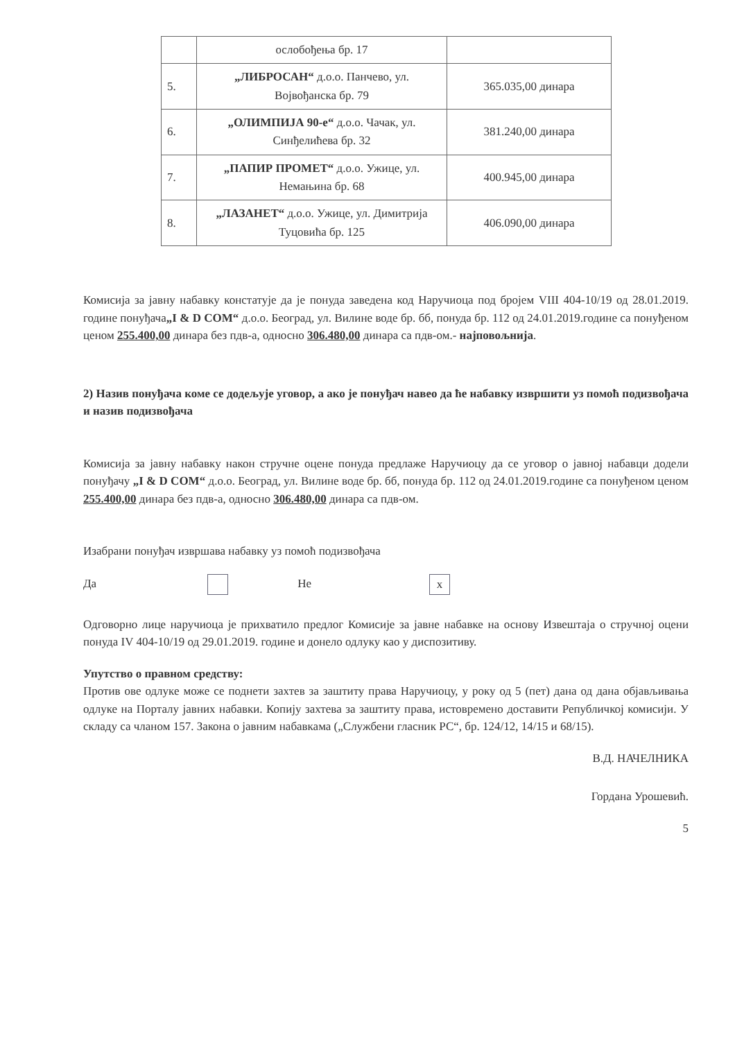| | ослобођења бр. 17 | |
| 5. | „ЛИБРОСАН“ д.о.о. Панчево, ул. Војвођанска бр. 79 | 365.035,00 динара |
| 6. | „ОЛИМПИЈА 90-е“ д.о.о. Чачак, ул. Синђелићева бр. 32 | 381.240,00 динара |
| 7. | „ПАПИР ПРОМЕТ“ д.о.о. Ужице, ул. Немањина бр. 68 | 400.945,00 динара |
| 8. | „ЛАЗАНЕТ“ д.о.о. Ужице, ул. Димитрија Туцовића бр. 125 | 406.090,00 динара |
Комисија за јавну набавку констатује да је понуда заведена код Наручиоца под бројем VIII 404-10/19 од 28.01.2019. године понуђача„I & D COM“ д.о.о. Београд, ул. Вилине воде бр. бб, понуда бр. 112 од 24.01.2019.године са понуђеном ценом 255.400,00 динара без пдв-а, односно 306.480,00 динара са пдв-ом.- најповољнија.
2) Назив понуђача коме се додељује уговор, а ако је понуђач навео да ће набавку извршити уз помоћ подизвођача и назив подизвођача
Комисија за јавну набавку након стручне оцене понуда предлаже Наручиоцу да се уговор о јавној набавци додели понуђачу „I & D COM“ д.о.о. Београд, ул. Вилине воде бр. бб, понуда бр. 112 од 24.01.2019.године са понуђеном ценом 255.400,00 динара без пдв-а, односно 306.480,00 динара са пдв-ом.
Изабрани понуђач извршава набавку уз помоћ подизвођача
Да Не x
Одговорно лице наручиоца је прихватило предлог Комисије за јавне набавке на основу Извештаја о стручној оцени понуда IV 404-10/19 од 29.01.2019. године и донело одлуку као у диспозитиву.
Упутство о правном средству:
Против ове одлуке може се поднети захтев за заштиту права Наручиоцу, у року од 5 (пет) дана од дана објављивања одлуке на Порталу јавних набавки. Копију захтева за заштиту права, истовремено доставити Републичкој комисији. У складу са чланом 157. Закона о јавним набавкама („Службени гласник РС“, бр. 124/12, 14/15 и 68/15).
В.Д. НАЧЕЛНИКА
Гордана Урошевић.
5